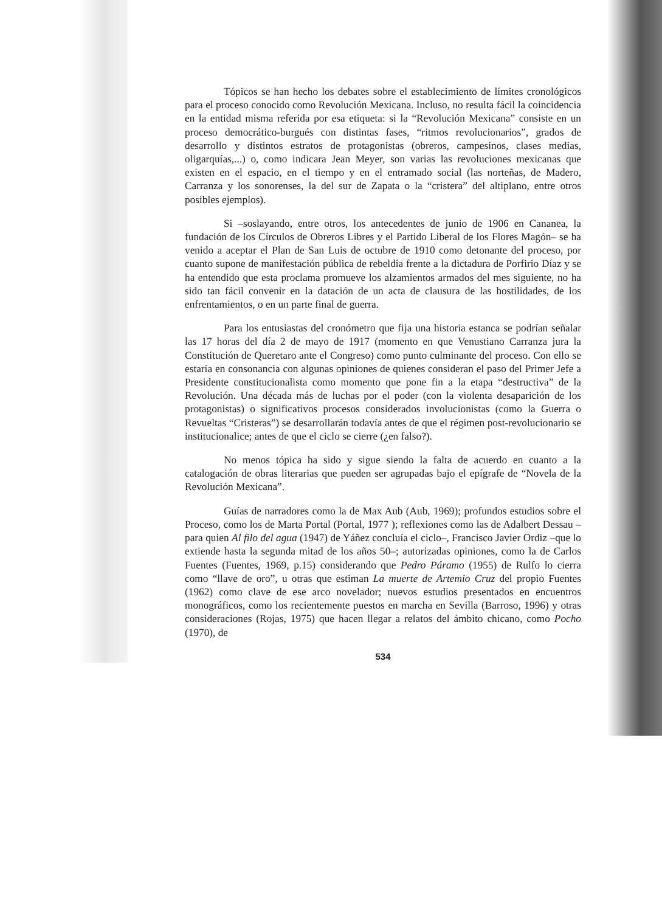Tópicos se han hecho los debates sobre el establecimiento de límites cronológicos para el proceso conocido como Revolución Mexicana. Incluso, no resulta fácil la coincidencia en la entidad misma referida por esa etiqueta: si la “Revolución Mexicana” consiste en un proceso democrático-burgués con distintas fases, “ritmos revolucionarios”, grados de desarrollo y distintos estratos de protagonistas (obreros, campesinos, clases medias, oligarquías,...) o, como indicara Jean Meyer, son varias las revoluciones mexicanas que existen en el espacio, en el tiempo y en el entramado social (las norteñas, de Madero, Carranza y los sonorenses, la del sur de Zapata o la “cristera” del altiplano, entre otros posibles ejemplos).
Si –soslayando, entre otros, los antecedentes de junio de 1906 en Cananea, la fundación de los Círculos de Obreros Libres y el Partido Liberal de los Flores Magón– se ha venido a aceptar el Plan de San Luis de octubre de 1910 como detonante del proceso, por cuanto supone de manifestación pública de rebeldía frente a la dictadura de Porfirio Díaz y se ha entendido que esta proclama promueve los alzamientos armados del mes siguiente, no ha sido tan fácil convenir en la datación de un acta de clausura de las hostilidades, de los enfrentamientos, o en un parte final de guerra.
Para los entusiastas del cronómetro que fija una historia estanca se podrían señalar las 17 horas del día 2 de mayo de 1917 (momento en que Venustiano Carranza jura la Constitución de Queretaro ante el Congreso) como punto culminante del proceso. Con ello se estaría en consonancia con algunas opiniones de quienes consideran el paso del Primer Jefe a Presidente constitucionalista como momento que pone fin a la etapa “destructiva” de la Revolución. Una década más de luchas por el poder (con la violenta desaparición de los protagonistas) o significativos procesos considerados involucionistas (como la Guerra o Revueltas “Cristeras”) se desarrollarán todavía antes de que el régimen post-revolucionario se institucionalice; antes de que el ciclo se cierre (¿en falso?).
No menos tópica ha sido y sigue siendo la falta de acuerdo en cuanto a la catalogación de obras literarias que pueden ser agrupadas bajo el epígrafe de “Novela de la Revolución Mexicana”.
Guías de narradores como la de Max Aub (Aub, 1969); profundos estudios sobre el Proceso, como los de Marta Portal (Portal, 1977 ); reflexiones como las de Adalbert Dessau –para quien Al filo del agua (1947) de Yáñez concluía el ciclo–, Francisco Javier Ordiz –que lo extiende hasta la segunda mitad de los años 50–; autorizadas opiniones, como la de Carlos Fuentes (Fuentes, 1969, p.15) considerando que Pedro Páramo (1955) de Rulfo lo cierra como “llave de oro”, u otras que estiman La muerte de Artemio Cruz del propio Fuentes (1962) como clave de ese arco novelador; nuevos estudios presentados en encuentros monográficos, como los recientemente puestos en marcha en Sevilla (Barroso, 1996) y otras consideraciones (Rojas, 1975) que hacen llegar a relatos del ámbito chicano, como Pocho (1970), de
534